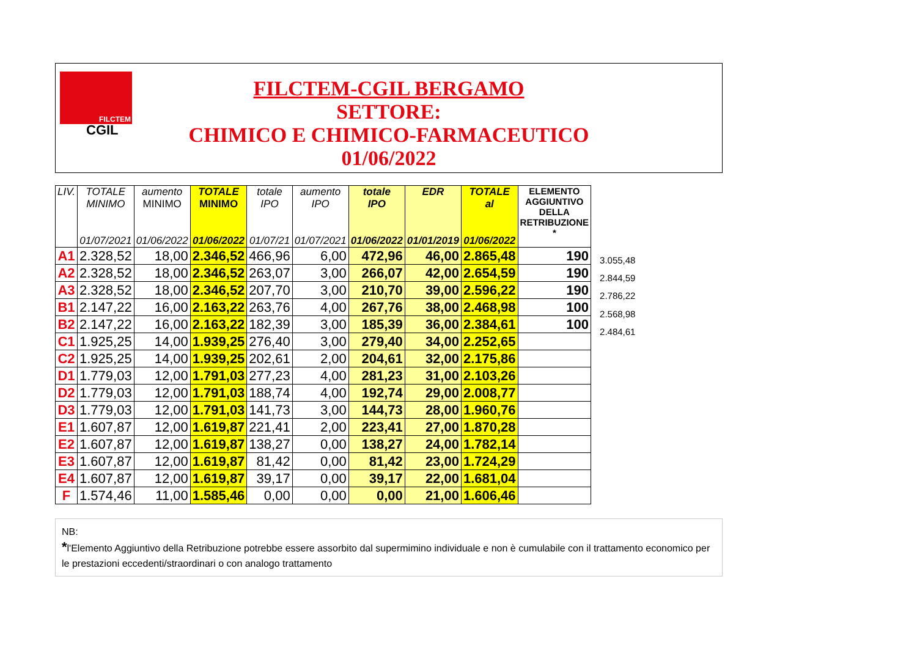FILCTEM
CGIL
FILCTEM-CGIL BERGAMO
SETTORE:
CHIMICO E CHIMICO-FARMACEUTICO
01/06/2022
| LIV. | TOTALE MINIMO 01/07/2021 | aumento MINIMO 01/06/2022 | TOTALE MINIMO 01/06/2022 | totale IPO 01/07/21 | aumento IPO 01/07/2021 | totale IPO 01/06/2022 | EDR 01/01/2019 | TOTALE al 01/06/2022 | ELEMENTO AGGIUNTIVO DELLA RETRIBUZIONE * |
| --- | --- | --- | --- | --- | --- | --- | --- | --- | --- |
| A1 | 2.328,52 | 18,00 | 2.346,52 | 466,96 | 6,00 | 472,96 | 46,00 | 2.865,48 | 190 |
| A2 | 2.328,52 | 18,00 | 2.346,52 | 263,07 | 3,00 | 266,07 | 42,00 | 2.654,59 | 190 |
| A3 | 2.328,52 | 18,00 | 2.346,52 | 207,70 | 3,00 | 210,70 | 39,00 | 2.596,22 | 190 |
| B1 | 2.147,22 | 16,00 | 2.163,22 | 263,76 | 4,00 | 267,76 | 38,00 | 2.468,98 | 100 |
| B2 | 2.147,22 | 16,00 | 2.163,22 | 182,39 | 3,00 | 185,39 | 36,00 | 2.384,61 | 100 |
| C1 | 1.925,25 | 14,00 | 1.939,25 | 276,40 | 3,00 | 279,40 | 34,00 | 2.252,65 | |
| C2 | 1.925,25 | 14,00 | 1.939,25 | 202,61 | 2,00 | 204,61 | 32,00 | 2.175,86 | |
| D1 | 1.779,03 | 12,00 | 1.791,03 | 277,23 | 4,00 | 281,23 | 31,00 | 2.103,26 | |
| D2 | 1.779,03 | 12,00 | 1.791,03 | 188,74 | 4,00 | 192,74 | 29,00 | 2.008,77 | |
| D3 | 1.779,03 | 12,00 | 1.791,03 | 141,73 | 3,00 | 144,73 | 28,00 | 1.960,76 | |
| E1 | 1.607,87 | 12,00 | 1.619,87 | 221,41 | 2,00 | 223,41 | 27,00 | 1.870,28 | |
| E2 | 1.607,87 | 12,00 | 1.619,87 | 138,27 | 0,00 | 138,27 | 24,00 | 1.782,14 | |
| E3 | 1.607,87 | 12,00 | 1.619,87 | 81,42 | 0,00 | 81,42 | 23,00 | 1.724,29 | |
| E4 | 1.607,87 | 12,00 | 1.619,87 | 39,17 | 0,00 | 39,17 | 22,00 | 1.681,04 | |
| F | 1.574,46 | 11,00 | 1.585,46 | 0,00 | 0,00 | 0,00 | 21,00 | 1.606,46 | |
3.055,48
2.844,59
2.786,22
2.568,98
2.484,61
NB:
*l'Elemento Aggiuntivo della Retribuzione potrebbe essere assorbito dal supermimino individuale e non è cumulabile con il trattamento economico per le prestazioni eccedenti/straordinari o con analogo trattamento